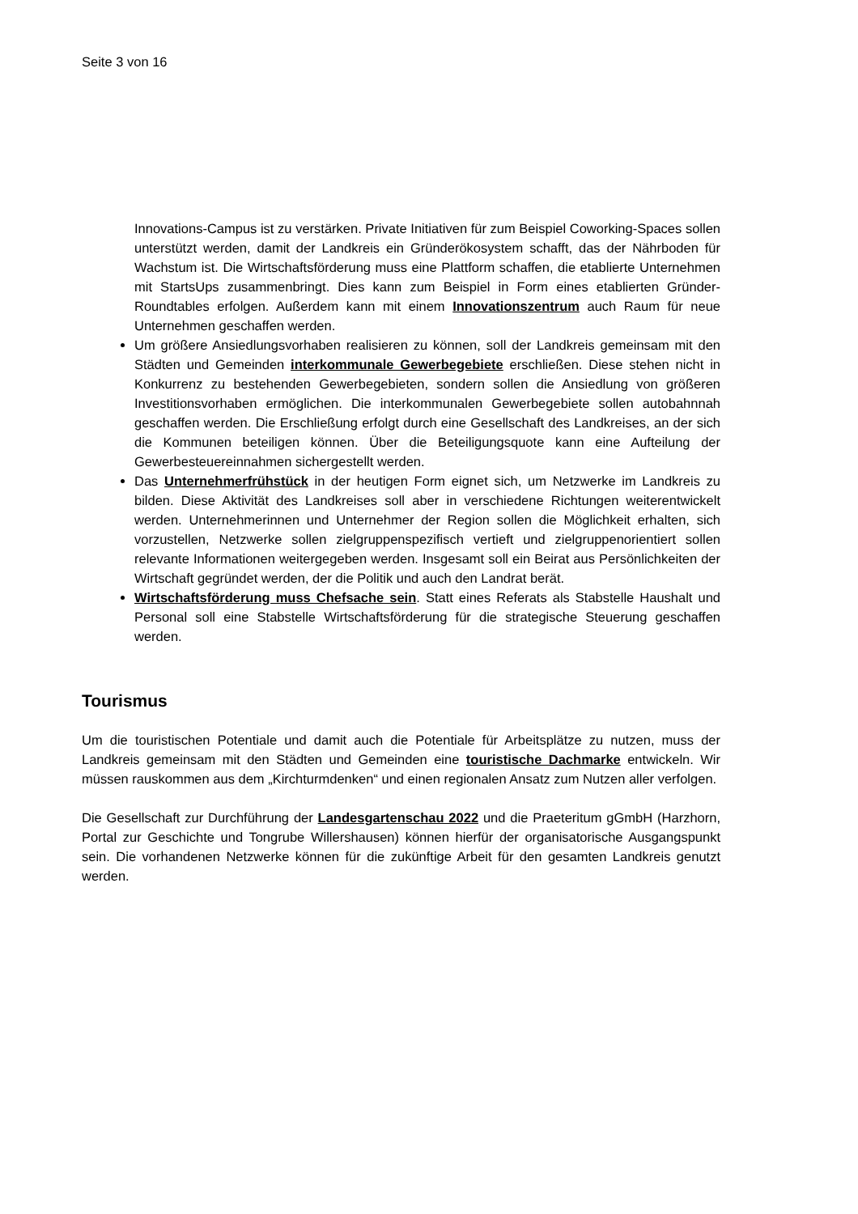Seite 3 von 16
Innovations-Campus ist zu verstärken. Private Initiativen für zum Beispiel Coworking-Spaces sollen unterstützt werden, damit der Landkreis ein Gründerökosystem schafft, das der Nährboden für Wachstum ist. Die Wirtschaftsförderung muss eine Plattform schaffen, die etablierte Unternehmen mit StartsUps zusammenbringt. Dies kann zum Beispiel in Form eines etablierten Gründer-Roundtables erfolgen. Außerdem kann mit einem Innovationszentrum auch Raum für neue Unternehmen geschaffen werden.
Um größere Ansiedlungsvorhaben realisieren zu können, soll der Landkreis gemeinsam mit den Städten und Gemeinden interkommunale Gewerbegebiete erschließen. Diese stehen nicht in Konkurrenz zu bestehenden Gewerbegebieten, sondern sollen die Ansiedlung von größeren Investitionsvorhaben ermöglichen. Die interkommunalen Gewerbegebiete sollen autobahnnah geschaffen werden. Die Erschließung erfolgt durch eine Gesellschaft des Landkreises, an der sich die Kommunen beteiligen können. Über die Beteiligungsquote kann eine Aufteilung der Gewerbesteuereinnahmen sichergestellt werden.
Das Unternehmerfrühstück in der heutigen Form eignet sich, um Netzwerke im Landkreis zu bilden. Diese Aktivität des Landkreises soll aber in verschiedene Richtungen weiterentwickelt werden. Unternehmerinnen und Unternehmer der Region sollen die Möglichkeit erhalten, sich vorzustellen, Netzwerke sollen zielgruppenspezifisch vertieft und zielgruppenorientiert sollen relevante Informationen weitergegeben werden. Insgesamt soll ein Beirat aus Persönlichkeiten der Wirtschaft gegründet werden, der die Politik und auch den Landrat berät.
Wirtschaftsförderung muss Chefsache sein. Statt eines Referats als Stabstelle Haushalt und Personal soll eine Stabstelle Wirtschaftsförderung für die strategische Steuerung geschaffen werden.
Tourismus
Um die touristischen Potentiale und damit auch die Potentiale für Arbeitsplätze zu nutzen, muss der Landkreis gemeinsam mit den Städten und Gemeinden eine touristische Dachmarke entwickeln. Wir müssen rauskommen aus dem „Kirchturmdenken“ und einen regionalen Ansatz zum Nutzen aller verfolgen.
Die Gesellschaft zur Durchführung der Landesgartenschau 2022 und die Praeteritum gGmbH (Harzhorn, Portal zur Geschichte und Tongrube Willershausen) können hierfür der organisatorische Ausgangspunkt sein. Die vorhandenen Netzwerke können für die zukünftige Arbeit für den gesamten Landkreis genutzt werden.